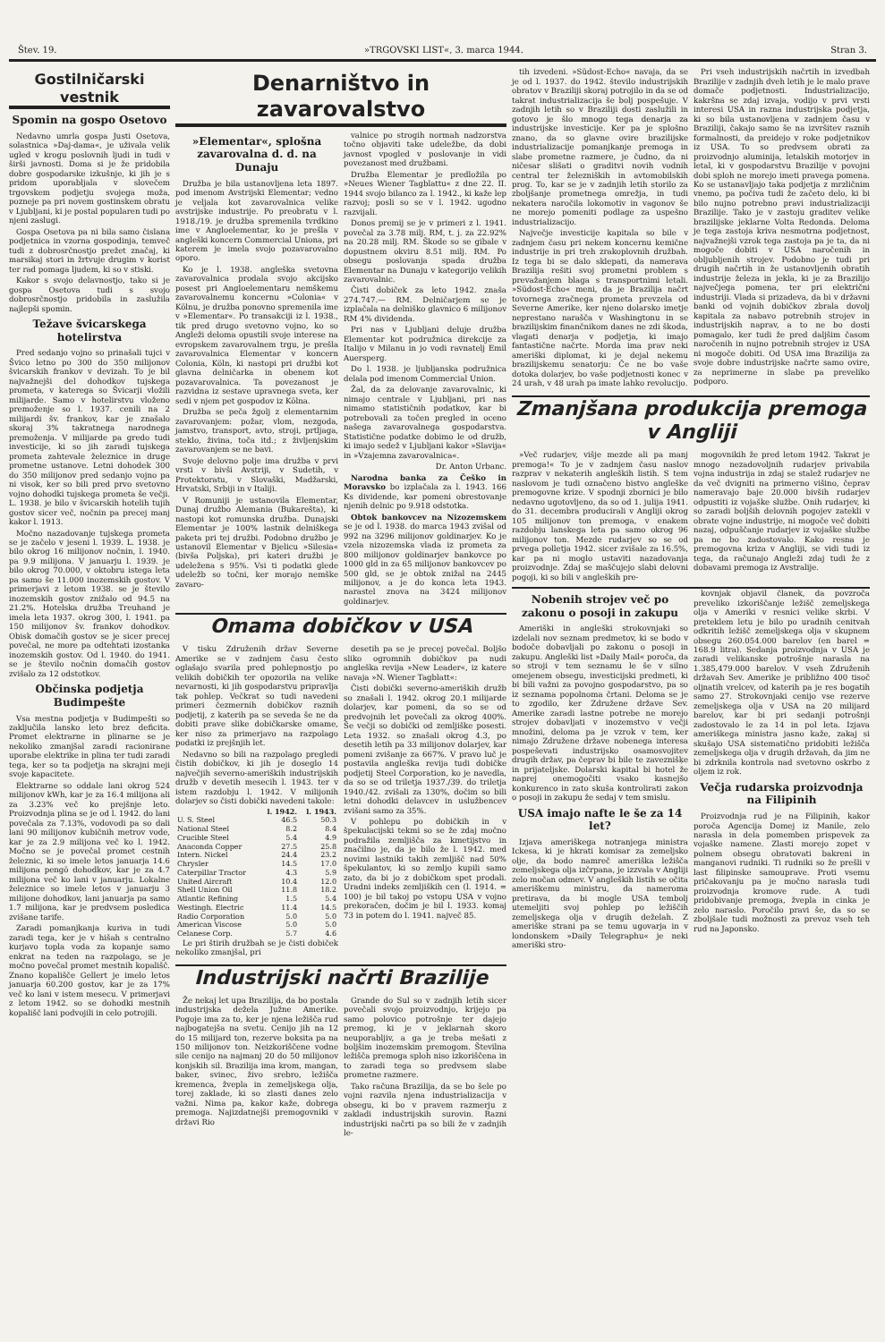Štev. 19. »TRGOVSKI LIST«, 3. marca 1944. Stran 3.
Gostilničarski vestnik
Spomin na gospo Osetovo
Nedavno umrla gospa Justi Osetova, solastnica »Daj-dama«, je uživala velik ugled v krogu poslovnih ljudi in tudi v širši javnosti. Doma si je že pridobila dobre gospodarske izkušnje, ki jih je s pridom uporabljala v slovečem trgovskem podjetju svojega moža, pozneje pa pri novem gostinskem obratu v Ljubljani, ki je postal popularen tudi po njeni zaslugi.
Gospa Osetova pa ni bila samo čislana podjetnica in vzorna gospodinja, temveč tudi z dobrosrčnostjo prežet značaj, ki marsikaj stori in žrtvuje drugim v korist ter rad pomaga ljudem, ki so v stiski.
Kakor s svojo delavnostjo, tako si je gospa Osetova tudi s svojo dobrosrčnostjo pridobila in zaslužila najlepši spomin.
Težave švicarskega hotelirstva
Pred sedanjo vojno so prinašali tujci v Švico letno po 300 do 350 milijonov švicarskih frankov v devizah. To je bil najvažnejši del dohodkov tujskega prometa, v katerega so Švicarji vložili milijarde. Samo v hotelirstvu vloženo premoženje so l. 1937. cenili na 2 milijardi šv. frankov, kar je znašalo skoraj 3% takratnega narodnega premoženja. V milijarde pa gredo tudi investicije, ki so jih zaradi tujskega prometa zahtevale železnice in druge prometne ustanove. Letni dohodek 300 do 350 milijonov pred sedanjo vojno pa ni visok, ker so bili pred prvo svetovno vojno dohodki tujskega prometa še večji. L. 1938. je bilo v švicarskih hotelih tujih gostov sicer več, nočnin pa precej manj kakor l. 1913.
Močno nazadovanje tujskega prometa se je začelo v jeseni l. 1939. L. 1938. je bilo okrog 16 milijonov nočnin, l. 1940. pa 9.9 milijona. V januarju l. 1939. je bilo okrog 70.000, v oktobru istega leta pa samo še 11.000 inozemskih gostov. V primerjavi z letom 1938. se je število inozemskih gostov znižalo od 94.5 na 21.2%. Hotelska družba Treuhand je imela leta 1937. okrog 300, l. 1941. pa 150 milijonov šv. frankov dohodkov. Obisk domačih gostov se je sicer precej povečal, ne more pa odtehtati izostanka inozemskih gostov. Od l. 1940. do 1941. se je število nočnin domačih gostov zvišalo za 12 odstotkov.
Občinska podjetja Budimpešte
Vsa mestna podjetja v Budimpešti so zaključila lansko leto brez deficita. Promet elektrarne in plinarne se je nekoliko zmanjšal zaradi racionirane uporabe elektrike in plina ter tudi zaradi tega, ker so ta podjetja na skrajni meji svoje kapacitete.
Elektrarne so oddale lani okrog 524 milijonov kWh, kar je za 16.4 milijona ali za 3.23% več ko prejšnje leto. Proizvodnja plina se je od l. 1942. do lani povečala za 7.13%, vodovodi pa so dali lani 90 milijonov kubičnih metrov vode, kar je za 2.9 milijona več ko l. 1942. Močno se je povečal promet cestnih železnic, ki so imele letos januarja 14.6 milijona pengö dohodkov, kar je za 4.7 milijona več ko lani v januarju. Lokalne železnice so imele letos v januarju 3 milijone dohodkov, lani januarja pa samo 1.7 milijona, kar je predvsem posledica zvišane tarife.
Zaradi pomanjkanja kuriva in tudi zaradi tega, ker je v hišah s centralno kurjavo topla voda za kopanje samo enkrat na teden na razpolago, se je močno povečal promet mestnih kopališč. Znano kopališče Gellert je imelo letos januarja 60.200 gostov, kar je za 17% več ko lani v istem mesecu. V primerjavi z letom 1942. so se dohodki mestnih kopališč lani podvojili in celo potrojili.
Denarništvo in zavarovalstvo
»Elementar«, splošna zavarovalna d. d. na Dunaju
Družba je bila ustanovljena leta 1897. pod imenom Avstrijski Elementar; vedno je veljala kot zavarovalnica velike avstrijske industrije. Po preobratu v l. 1918./19. je družba spremenila tvrdkino ime v Angloelementar, ko je prešla v angleški koncern Commercial Uniona, pri katerem je imela svojo pozavarovalno oporo.
Ko je l. 1938. angleška svetovna zavarovalnica prodala svojo akcijsko posest pri Angloelementaru nemškemu zavarovalnemu koncernu »Colonia« v Kölnu, je družba ponovno spremenila ime v »Elementar«. Po transakciji iz l. 1938., tik pred drugo svetovno vojno, ko so Angleži deloma opustili svoje interese na evropskem zavarovalnem trgu, je prešla zavarovalnica Elementar v koncern Colonia, Köln, ki nastopi pri družbi kot glavna delničarka in obenem kot pozavarovalnica. Ta povezanost je razvidna iz sestave upravnega sveta, ker sedi v njem pet gospodov iz Kölna.
Družba se peča žgolj z elementarnim zavarovanjem: požar, vlom, nezgoda, jamstvo, transport, avto, stroji, prtljaga, steklo, živina, toča itd.; z življenjskim zavarovanjem se ne bavi.
Svoje delovno polje ima družba v prvi vrsti v bivši Avstriji, v Sudetih, v Protektoratu, v Slovaški, Madžarski, Hrvatski, Srbiji in v Italiji.
V Romuniji je ustanovila Elementar, Dunaj družbo Alemania (Bukarešta), ki nastopi kot romunska družba. Dunajski Elementar je 100% lastnik delniškega paketa pri tej družbi. Podobno družbo je ustanovil Elementar v Bjelicu »Silesia« (bivša Poljska), pri kateri družbi je udeležena s 95%. Vsi ti podatki glede udeležb so točni, ker morajo nemške zavaro-
valnice po strogih normah nadzorstva točno objaviti take udeležbe, da dobi javnost vpogled v poslovanje in vidi povezanost med družbami.
Družba Elementar je predložila po »Neues Wiener Tagblattu« z dne 22. II. 1944 svojo bilanco za l. 1942., ki kaže lep razvoj; posli so se v l. 1942. ugodno razvijali.
Donos premij se je v primeri z l. 1941. povečal za 3.78 milj. RM, t. j. za 22.92% na 20.28 milj. RM. Škode so se gibale v dopustnem okviru 8.51 milj. RM. Po obsegu poslovanja spada družba Elementar na Dunaju v kategorijo velikih zavarovalnic.
Čisti dobiček za leto 1942. znaša 274.747.— RM. Delničarjem se je izplačala na delniško glavnico 6 milijonov RM 4% dividenda.
Pri nas v Ljubljani deluje družba Elementar kot podružnica direkcije za Italijo v Milanu in jo vodi ravnatelj Emil Auersperg.
Do l. 1938. je ljubljanska podružnica delala pod imenom Commercial Union.
Žal, da za delovanje zavarovalnic, ki nimajo centrale v Ljubljani, pri nas nimamo statističnih podatkov, kar bi potrebovali za točen pregled in oceno našega zavarovalnega gospodarstva. Statistične podatke dobimo le od družb, ki imajo sedež v Ljubljani kakor »Slavija« in »Vzajemna zavarovalnica«.
Dr. Anton Urbanc.
Narodna banka za Češko in Moravsko bo izplačala za l. 1943. 166 Ks dividende, kar pomeni obrestovanje njenih delnic po 9.918 odstotka.
Obtok bankovcev na Nizozemskem se je od l. 1938. do marca 1943 zvišal od 992 na 3296 milijonov goldinarjev. Ko je vzela nizozemska vlada iz prometa za 800 milijonov goldinarjev bankovce po 1000 gld in za 65 milijonov bankovcev po 500 gld, se je obtok znižal na 2445 milijonov, a je do konca leta 1943. narastel znova na 3424 milijonov goldinarjev.
Omama dobičkov v USA
V tisku Združenih držav Severne Amerike se v zadnjem času često oglašajo svarila pred pohlepnostjo po velikih dobičkih ter opozorila na velike nevarnosti, ki jih gospodarstvu pripravlja tak pohlep. Večkrat so tudi navedeni primeri čezmernih dobičkov raznih podjetij, z katerih pa se seveda še ne da dobiti prave slike dobičkarske omame, ker niso za primerjavo na razpolago podatki iz prejšnjih let.
Nedavno so bili na razpolago pregledi čistih dobičkov, ki jih je doseglo 14 največjih severno-ameriških industrijskih družb v devetih mesecih l. 1943. ter v istem razdobju l. 1942. V milijonih dolarjev so čisti dobički navedeni takole:
| | l. 1942. | l. 1943. |
| --- | --- | --- |
| U. S. Steel | 46.5 | 50.3 |
| National Steel | 8.2 | 8.4 |
| Crucible Steel | 5.4 | 4.9 |
| Anaconda Copper | 27.5 | 25.8 |
| Intern. Nickel | 24.4 | 23.2 |
| Chrysler | 14.5 | 17.0 |
| Caterpillar Tractor | 4.3 | 5.9 |
| United Aircraft | 10.4 | 12.0 |
| Shell Union Oil | 11.8 | 18.2 |
| Atlantic Refining | 1.5 | 5.4 |
| Westingh. Electric | 11.4 | 14.5 |
| Radio Corporation | 5.0 | 5.0 |
| American Viscose | 5.0 | 5.0 |
| Celanese Corp. | 5.7 | 4.6 |
Le pri štirih družbah se je čisti dobiček nekoliko zmanjšal, pri
desetih pa se je precej povečal. Boljšo sliko ogromnih dobičkov pa nudi angleška revija »New Leader«, iz katere navaja »N. Wiener Tagblatt«:
Čisti dobički severno-ameriških družb so znašali l. 1942. okrog 20.1 milijarde dolarjev, kar pomeni, da so se od predvojnih let povečali za okrog 400%. Še večji so dobički od zemljiške posesti. Leta 1932. so znašali okrog 4.3, po desetih letih pa 33 milijonov dolarjev, kar pomeni zvišanje za 667%. V pravo luč je postavila angleška revija tudi dobičke podjetij Steel Corporation, ko je navedla, da so se od triletja 1937./39. do triletja 1940./42. zvišali za 130%, dočim so bili letni dohodki delavcev in uslužbencev zvišani samo za 35%.
V pohlepu po dobičkih in v špekulacijski tekmi so se že zdaj močno podražila zemljišča za kmetijstvo in značilno je, da je bilo že l. 1942. med novimi lastniki takih zemljišč nad 50% špekulantov, ki so zemljo kupili samo zato, da bi jo z dobičkom spet prodali. Uradni indeks zemljiških cen (l. 1914. = 100) je bil takoj po vstopu USA v vojno prekoračen, dočim je bil l. 1933. komaj 73 in potem do l. 1941. največ 85.
Industrijski načrti Brazilije
Že nekaj let upa Brazilija, da bo postala industrijska dežela Južne Amerike. Pogoje ima za to, ker je njena ležišča rud najbogatejša na svetu. Cenijo jih na 12 do 15 milijard ton, rezerve boksita pa na 150 milijonov ton. Neizkoriščene vodne sile cenijo na najmanj 20 do 50 milijonov konjskih sil. Brazilija ima krom, mangan, baker, svinec, živo srebro, ležišča kremenca, žvepla in zemeljskega olja, torej zaklade, ki so zlasti danes zelo važni. Nima pa, kakor kaže, dobrega premoga. Najizdatnejši premogovniki v državi Rio
Grande do Sul so v zadnjih letih sicer povečali svojo proizvodnjo, krijejo pa samo polovico potrošnje ter dajejo premog, ki je v jeklarnah skoro neuporabljiv, a ga je treba mešati z boljšim inozemskim premogom. Številna ležišča premoga sploh niso izkoriščena in to zaradi tega so predvsem slabe prometne razmere.
Tako računa Brazilija, da se bo šele po vojni razvila njena industrializacija v obsegu, ki bo v pravem razmerju z zakladi industrijskih surovin. Razni industrijski načrti pa so bili že v zadnjih le-
tih izvedeni. »Südost-Echo« navaja, da se je od l. 1937. do 1942. število industrijskih obratov v Braziliji skoraj potrojilo in da se od takrat industrializacija še bolj pospešuje. V zadnjih letih so v Braziliji dosti zaslužili in gotovo je šlo mnogo tega denarja za industrijske investicije. Ker pa je splošno znano, da so glavne ovire brazilijske industrializacije pomanjkanje premoga in slabe prometne razmere, je čudno, da ni ničesar slišati o graditvi novih vodnih central ter železniških in avtomobilskih prog. To, kar se je v zadnjih letih storilo za zboljšanje prometnega omrežja, in tudi nekatera naročila lokomotiv in vagonov še ne morejo pomeniti podlage za uspešno industrializacijo.
Največje investicije kapitala so bile v zadnjem času pri nekem koncernu kemične industrije in pri treh zrakoplovnih družbah. Iz tega bi se dalo sklepati, da namerava Brazilija rešiti svoj prometni problem s prevažanjem blaga s transportnimi letali. »Südost-Echo« meni, da je Brazilija načrt tovornega zračnega prometa prevzela od Severne Amerike, ker njeno dolarsko imetje neprestano narašča v Washingtonu in se brazilijskim finančnikom danes ne zdi škoda, vlagati denarja v podjetja, ki imajo fantastične načrte. Morda ima prav neki ameriški diplomat, ki je dejal nekemu brazilijskemu senatorju: Če ne bo vaše dotoka dolarjev, bo vaše podjetnosti konec v 24 urah, v 48 urah pa imate lahko revolucijo.
Pri vseh industrijskih načrtih in izvedbah Brazilije v zadnjih dveh letih je le malo prave domače podjetnosti. Industrializacijo, kakršna se zdaj izvaja, vodijo v prvi vrsti interesi USA in razna industrijska podjetja, ki so bila ustanovljena v zadnjem času v Braziliji, čakajo samo še na izvršitev raznih formalnosti, da preidejo v roke podjetnikov iz USA. To so predvsem obrati za proizvodnjo aluminija, letalskih motorjev in letal, ki v gospodarstvu Brazilije v povojni dobi sploh ne morejo imeti pravega pomena. Ko se ustanavljajo taka podjetja z mrzličnim vnemo, pa počiva tudi že začeto delo, ki bi bilo nujno potrebno pravi industrializaciji Brazilije. Tako je v zastoju graditev velike brazilijske jeklarne Volta Redonda. Deloma je tega zastoja kriva nesmotrna podjetnost, najvažnejši vzrok tega zastoja pa je ta, da ni mogoče dobiti v USA naročenih in obljubljenih strojev. Podobno je tudi pri drugih načrtih in že ustanovljenih obratih industrije železa in jekla, ki je za Brazilijo največjega pomena, ter pri električni industriji. Vlada si prizadeva, da bi v državni banki od vojnih dobičkov zbrala dovolj kapitala za nabavo potrebnih strojev in industrijskih naprav, a to ne bo dosti pomagalo, ker tudi že pred daljšim časom naročenih in nujno potrebnih strojev iz USA ni mogoče dobiti. Od USA ima Brazilija za svoje dobre industrijske načrte samo ovire, za neprimerne in slabe pa preveliko podporo.
Zmanjšana produkcija premoga v Angliji
»Več rudarjev, višje mezde ali pa manj premoga!« To je v zadnjem času naslov razprav v nekaterih angleških listih. S tem naslovom je tudi označeno bistvo angleške premogovne krize. V spodnji zbornici je bilo nedavno ugotovljeno, da so od 1. julija 1941. do 31. decembra producirali v Angliji okrog 105 milijonov ton premoga, v enakem razdobju lanskega leta pa samo okrog 96 milijonov ton. Mezde rudarjev so se od prvega polletja 1942. sicer zvišale za 16.5%, kar pa ni moglo ustaviti nazadovanja proizvodnje. Zdaj se maščujejo slabi delovni pogoji, ki so bili v angleških pre-
mogovnikih že pred letom 1942. Takrat je mnogo nezadovoljnih rudarjev privabila vojna industrija in zdaj se stalež rudarjev ne da več dvigniti na primerno višino, čeprav nameravajo baje 20.000 bivših rudarjev odpustiti iz vojaške službe. Onih rudarjev, ki so zaradi boljših delovnih pogojev zatekli v obrate vojne industrije, ni mogoče več dobiti nazaj, odpuščanje rudarjev iz vojaške službe pa ne bo zadostovalo. Kako resna je premogovna kriza v Angliji, se vidi tudi iz tega, da računajo Angleži zdaj tudi že z dobavami premoga iz Avstralije.
Nobenih strojev več po zakonu o posoji in zakupu
Ameriški in angleški strokovnjaki so izdelali nov seznam predmetov, ki se bodo v bodoče dobavljali po zakonu o posoji in zakupu. Angleški list »Daily Mail« poroča, da so stroji v tem seznamu le še v silno omejenem obsegu, investicijski predmeti, ki bi bili važni za povojno gospodarstvo, pa so iz seznama popolnoma črtani. Deloma se je to zgodilo, ker Združene države Sev. Amerike zaradi lastne potrebe ne morejo strojev dobavljati v inozemstvo v večji množini, deloma pa je vzrok v tem, ker nimajo Združene države nobenega interesa pospeševati industrijsko osamosvojitev drugih držav, pa čeprav bi bile te zaveznišķe in prijateljske. Dolarski kapital bi hotel že naprej onemogočiti vsako kasnejšo konkurenco in zato skuša kontrolirati zakon o posoji in zakupu že sedaj v tem smislu.
USA imajo nafte le še za 14 let?
Izjava ameriškega notranjega ministra Ickesa, ki je hkrati komisar za zemeljsko olje, da bodo namreč ameriška ležišča zemeljskega olja izčrpana, je izzvala v Angliji zelo močan odmev. V angleških listih se očita ameriškemu ministru, da nameroma pretirava, da bi mogle USA tembolj utemeljiti svoj pohlep po ležiščih zemeljskega olja v drugih deželah. Z ameriške strani pa se temu ugovarja in v londonskem »Daily Telegraphu« je neki ameriški stro-
kovnjak objavil članek, da povzroča preveliko izkoriščanje ležišč zemeljskega olja v Ameriki v resnici velike skrbi. V preteklem letu je bilo po uradnih cenitvah odkritih ležišč zemeljskega olja v skupnem obsegu 260.054.000 barelov (en barel = 168.9 litra). Sedanja proizvodnja v USA je zaradi velikanske potrošnje narasla na 1.385,479.000 barelov. V vseh Združenih državah Sev. Amerike je približno 400 tisoč oljnatih vrelcev, od katerih pa je res bogatih samo 27. Strokovnjaki cenijo vse rezerve zemeljskega olja v USA na 20 milijard barelov, kar bi pri sedanji potrošnji zadostovalo le za 14 in pol leta. Izjava ameriškega ministra jasno kaže, zakaj si skušajo USA sistematično pridobiti ležišča zemeljskega olja v drugih državah, da jim ne bi zdrknila kontrola nad svetovno oskrbo z oljem iz rok.
Večja rudarska proizvodnja na Filipinih
Proizvodnja rud je na Filipinih, kakor poroča Agencija Domej iz Manile, zelo narasla in dela pomemben prispevek za vojaške namene. Zlasti morejo zopet v polnem obsegu obratovati bakreni in manganovi rudniki. Ti rudniki so že prešli v last filipinske samouprave. Proti vsemu pričakovanju pa je močno narasla tudi proizvodnja kromove rude. A tudi pridobivanje premoga, žvepla in cinka je zelo naraslo. Poročilo pravi še, da so se zboljšale tudi možnosti za prevoz vseh teh rud na Japonsko.